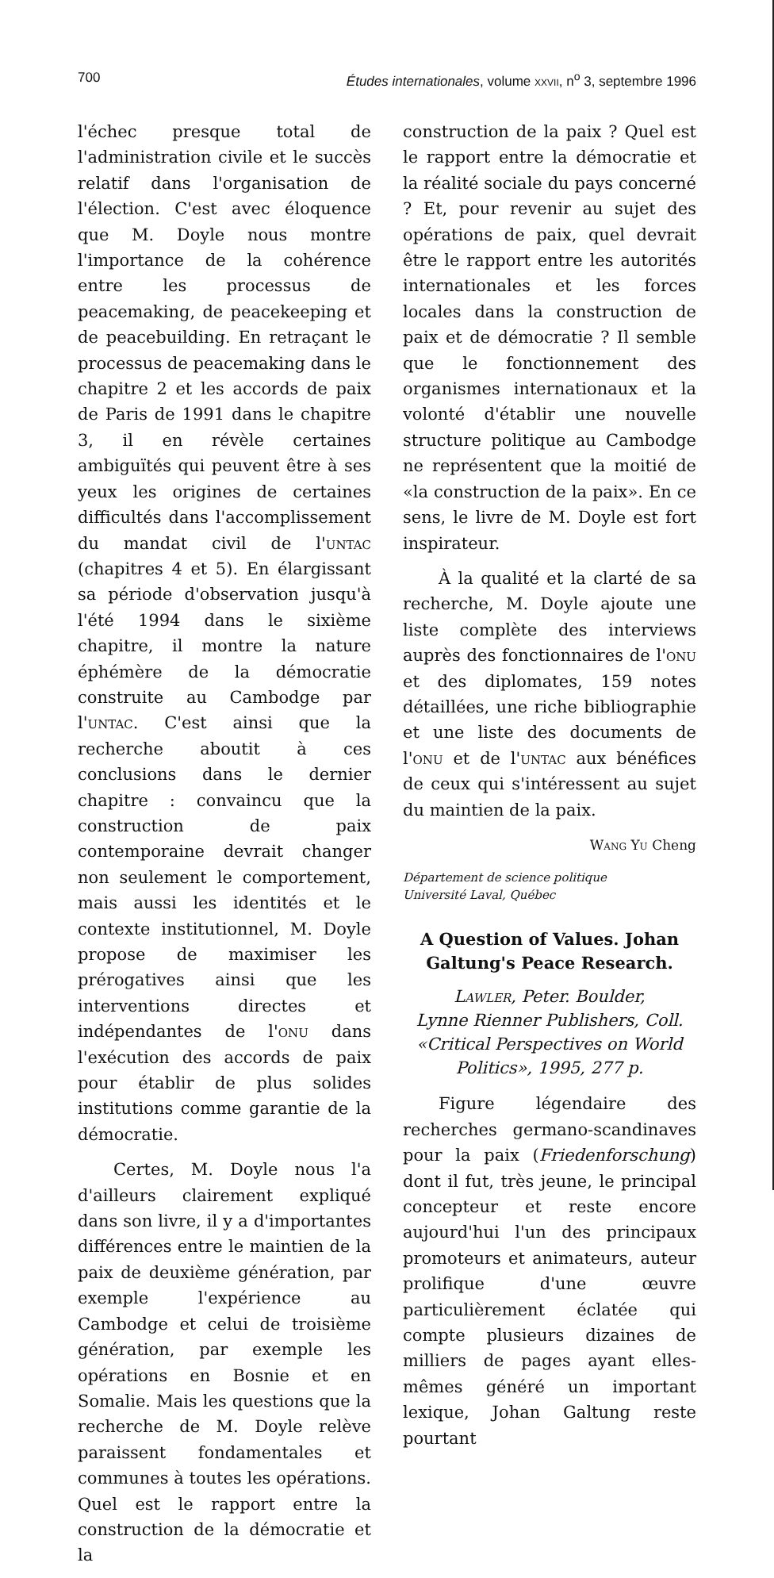700 Études internationales, volume xxvii, n<sup>o</sup> 3, septembre 1996
l'échec presque total de l'administration civile et le succès relatif dans l'organisation de l'élection. C'est avec éloquence que M. Doyle nous montre l'importance de la cohérence entre les processus de peacemaking, de peacekeeping et de peacebuilding. En retraçant le processus de peacemaking dans le chapitre 2 et les accords de paix de Paris de 1991 dans le chapitre 3, il en révèle certaines ambiguïtés qui peuvent être à ses yeux les origines de certaines difficultés dans l'accomplissement du mandat civil de l'untac (chapitres 4 et 5). En élargissant sa période d'observation jusqu'à l'été 1994 dans le sixième chapitre, il montre la nature éphémère de la démocratie construite au Cambodge par l'untac. C'est ainsi que la recherche aboutit à ces conclusions dans le dernier chapitre : convaincu que la construction de paix contemporaine devrait changer non seulement le comportement, mais aussi les identités et le contexte institutionnel, M. Doyle propose de maximiser les prérogatives ainsi que les interventions directes et indépendantes de l'onu dans l'exécution des accords de paix pour établir de plus solides institutions comme garantie de la démocratie.
Certes, M. Doyle nous l'a d'ailleurs clairement expliqué dans son livre, il y a d'importantes différences entre le maintien de la paix de deuxième génération, par exemple l'expérience au Cambodge et celui de troisième génération, par exemple les opérations en Bosnie et en Somalie. Mais les questions que la recherche de M. Doyle relève paraissent fondamentales et communes à toutes les opérations. Quel est le rapport entre la construction de la démocratie et la
construction de la paix ? Quel est le rapport entre la démocratie et la réalité sociale du pays concerné ? Et, pour revenir au sujet des opérations de paix, quel devrait être le rapport entre les autorités internationales et les forces locales dans la construction de paix et de démocratie ? Il semble que le fonctionnement des organismes internationaux et la volonté d'établir une nouvelle structure politique au Cambodge ne représentent que la moitié de «la construction de la paix». En ce sens, le livre de M. Doyle est fort inspirateur.
À la qualité et la clarté de sa recherche, M. Doyle ajoute une liste complète des interviews auprès des fonctionnaires de l'onu et des diplomates, 159 notes détaillées, une riche bibliographie et une liste des documents de l'onu et de l'untac aux bénéfices de ceux qui s'intéressent au sujet du maintien de la paix.
Wang Yu Cheng
Département de science politique
Université Laval, Québec
A Question of Values. Johan Galtung's Peace Research.
Lawler, Peter. Boulder,
Lynne Rienner Publishers, Coll.
«Critical Perspectives on World
Politics», 1995, 277 p.
Figure légendaire des recherches germano-scandinaves pour la paix (Friedenforschung) dont il fut, très jeune, le principal concepteur et reste encore aujourd'hui l'un des principaux promoteurs et animateurs, auteur prolifique d'une œuvre particulièrement éclatée qui compte plusieurs dizaines de milliers de pages ayant elles-mêmes généré un important lexique, Johan Galtung reste pourtant